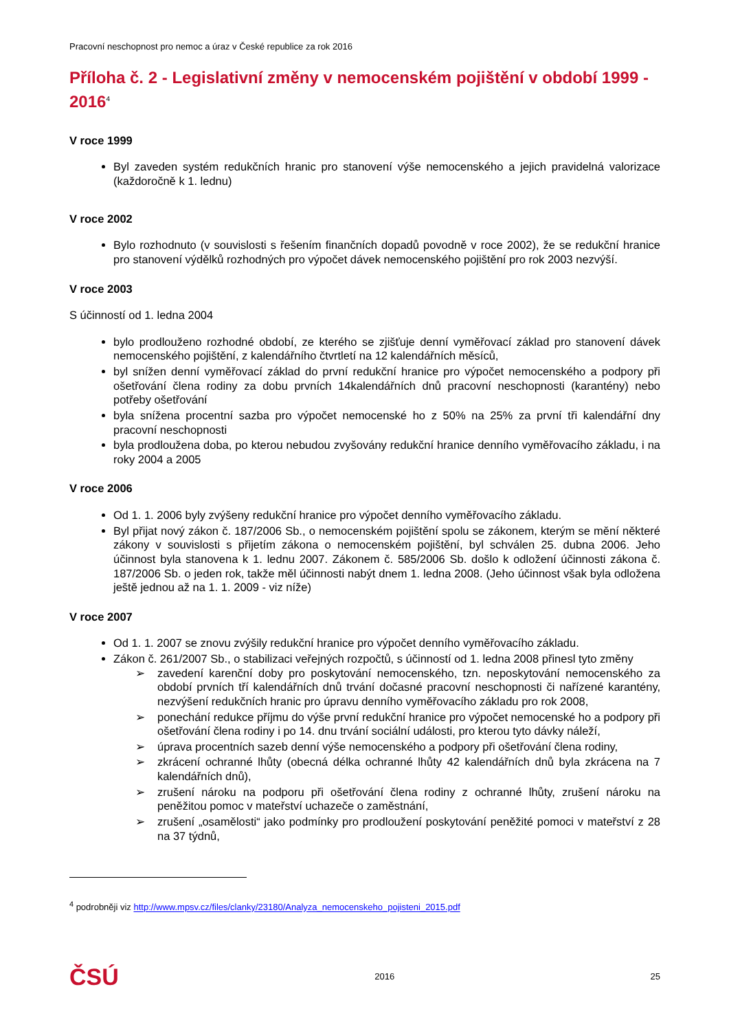Pracovní neschopnost pro nemoc a úraz v České republice za rok 2016
Příloha č. 2 - Legislativní změny v nemocenském pojištění v období 1999 - 2016<sup>4</sup>
V roce 1999
Byl zaveden systém redukčních hranic pro stanovení výše nemocenského a jejich pravidelná valorizace (každoročně k 1. lednu)
V roce 2002
Bylo rozhodnuto (v souvislosti s řešením finančních dopadů povodně v roce 2002), že se redukční hranice pro stanovení výdělků rozhodných pro výpočet dávek nemocenského pojištění pro rok 2003 nezvýší.
V roce 2003
S účinností od 1. ledna 2004
bylo prodlouženo rozhodné období, ze kterého se zjišťuje denní vyměřovací základ pro stanovení dávek nemocenského pojištění, z kalendářního čtvrtletí na 12 kalendářních měsíců,
byl snížen denní vyměřovací základ do první redukční hranice pro výpočet nemocenského a podpory při ošetřování člena rodiny za dobu prvních 14kalendářních dnů pracovní neschopnosti (karantény) nebo potřeby ošetřování
byla snížena procentní sazba pro výpočet nemocenské ho z 50% na 25% za první tři kalendářní dny pracovní neschopnosti
byla prodloužena doba, po kterou nebudou zvyšovány redukční hranice denního vyměřovacího základu, i na roky 2004 a 2005
V roce 2006
Od 1. 1. 2006 byly zvýšeny redukční hranice pro výpočet denního vyměřovacího základu.
Byl přijat nový zákon č. 187/2006 Sb., o nemocenském pojištění spolu se zákonem, kterým se mění některé zákony v souvislosti s přijetím zákona o nemocenském pojištění, byl schválen 25. dubna 2006. Jeho účinnost byla stanovena k 1. lednu 2007. Zákonem č. 585/2006 Sb. došlo k odložení účinnosti zákona č. 187/2006 Sb. o jeden rok, takže měl účinnosti nabýt dnem 1. ledna 2008. (Jeho účinnost však byla odložena ještě jednou až na 1. 1. 2009 - viz níže)
V roce 2007
Od 1. 1. 2007 se znovu zvýšily redukční hranice pro výpočet denního vyměřovacího základu.
Zákon č. 261/2007 Sb., o stabilizaci veřejných rozpočtů, s účinností od 1. ledna 2008 přinesl tyto změny
➢ zavedení karenční doby pro poskytování nemocenského, tzn. neposkytování nemocenského za období prvních tří kalendářních dnů trvání dočasné pracovní neschopnosti či nařízené karantény, nezvýšení redukčních hranic pro úpravu denního vyměřovacího základu pro rok 2008,
➢ ponechání redukce příjmu do výše první redukční hranice pro výpočet nemocenské ho a podpory při ošetřování člena rodiny i po 14. dnu trvání sociální události, pro kterou tyto dávky náleží,
➢ úprava procentních sazeb denní výše nemocenského a podpory při ošetřování člena rodiny,
➢ zkrácení ochranné lhůty (obecná délka ochranné lhůty 42 kalendářních dnů byla zkrácena na 7 kalendářních dnů),
➢ zrušení nároku na podporu při ošetřování člena rodiny z ochranné lhůty, zrušení nároku na peněžitou pomoc v mateřství uchazeče o zaměstnání,
➢ zrušení „osamělosti“ jako podmínky pro prodloužení poskytování peněžité pomoci v mateřství z 28 na 37 týdnů,
<sup>4</sup> podrobněji viz http://www.mpsv.cz/files/clanky/23180/Analyza_nemocenskeho_pojisteni_2015.pdf
ČSÚ 2016 25